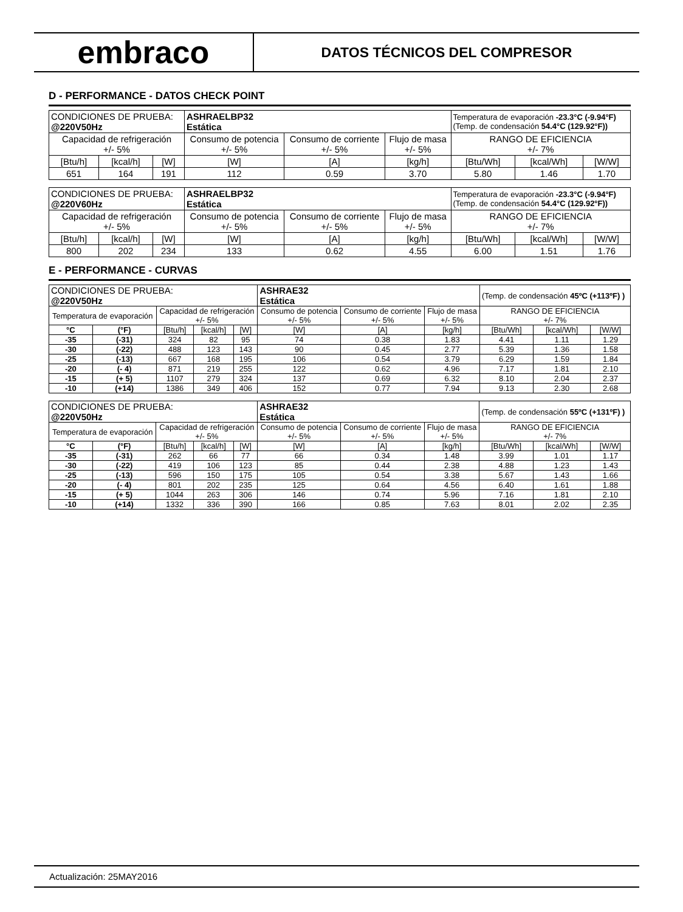embraco
DATOS TÉCNICOS DEL COMPRESOR
D - PERFORMANCE - DATOS CHECK POINT
| CONDICIONES DE PRUEBA: @220V50Hz | | | ASHRAELBP32 Estática | | | Temperatura de evaporación -23.3°C (-9.94°F) (Temp. de condensación 54.4°C (129.92°F)) | | |
| Capacidad de refrigeración +/- 5% | | | Consumo de potencia +/- 5% | Consumo de corriente +/- 5% | Flujo de masa +/- 5% | RANGO DE EFICIENCIA +/- 7% | | |
| [Btu/h] | [kcal/h] | [W] | [W] | [A] | [kg/h] | [Btu/Wh] | [kcal/Wh] | [W/W] |
| 651 | 164 | 191 | 112 | 0.59 | 3.70 | 5.80 | 1.46 | 1.70 |
| CONDICIONES DE PRUEBA: @220V60Hz | | | ASHRAELBP32 Estática | | | Temperatura de evaporación -23.3°C (-9.94°F) (Temp. de condensación 54.4°C (129.92°F)) | | |
| Capacidad de refrigeración +/- 5% | | | Consumo de potencia +/- 5% | Consumo de corriente +/- 5% | Flujo de masa +/- 5% | RANGO DE EFICIENCIA +/- 7% | | |
| [Btu/h] | [kcal/h] | [W] | [W] | [A] | [kg/h] | [Btu/Wh] | [kcal/Wh] | [W/W] |
| 800 | 202 | 234 | 133 | 0.62 | 4.55 | 6.00 | 1.51 | 1.76 |
E - PERFORMANCE - CURVAS
| CONDICIONES DE PRUEBA: @220V50Hz | | | | | ASHRAE32 Estática | | | (Temp. de condensación 45ºC (+113ºF) ) | | |
| Temperatura de evaporación | | Capacidad de refrigeración +/- 5% | | | Consumo de potencia +/- 5% | Consumo de corriente +/- 5% | Flujo de masa +/- 5% | RANGO DE EFICIENCIA +/- 7% | | |
| °C | (°F) | [Btu/h] | [kcal/h] | [W] | [W] | [A] | [kg/h] | [Btu/Wh] | [kcal/Wh] | [W/W] |
| -35 | (-31) | 324 | 82 | 95 | 74 | 0.38 | 1.83 | 4.41 | 1.11 | 1.29 |
| -30 | (-22) | 488 | 123 | 143 | 90 | 0.45 | 2.77 | 5.39 | 1.36 | 1.58 |
| -25 | (-13) | 667 | 168 | 195 | 106 | 0.54 | 3.79 | 6.29 | 1.59 | 1.84 |
| -20 | (- 4) | 871 | 219 | 255 | 122 | 0.62 | 4.96 | 7.17 | 1.81 | 2.10 |
| -15 | (+ 5) | 1107 | 279 | 324 | 137 | 0.69 | 6.32 | 8.10 | 2.04 | 2.37 |
| -10 | (+14) | 1386 | 349 | 406 | 152 | 0.77 | 7.94 | 9.13 | 2.30 | 2.68 |
| CONDICIONES DE PRUEBA: @220V50Hz | | | | | ASHRAE32 Estática | | | (Temp. de condensación 55ºC (+131ºF) ) | | |
| Temperatura de evaporación | | Capacidad de refrigeración +/- 5% | | | Consumo de potencia +/- 5% | Consumo de corriente +/- 5% | Flujo de masa +/- 5% | RANGO DE EFICIENCIA +/- 7% | | |
| °C | (°F) | [Btu/h] | [kcal/h] | [W] | [W] | [A] | [kg/h] | [Btu/Wh] | [kcal/Wh] | [W/W] |
| -35 | (-31) | 262 | 66 | 77 | 66 | 0.34 | 1.48 | 3.99 | 1.01 | 1.17 |
| -30 | (-22) | 419 | 106 | 123 | 85 | 0.44 | 2.38 | 4.88 | 1.23 | 1.43 |
| -25 | (-13) | 596 | 150 | 175 | 105 | 0.54 | 3.38 | 5.67 | 1.43 | 1.66 |
| -20 | (- 4) | 801 | 202 | 235 | 125 | 0.64 | 4.56 | 6.40 | 1.61 | 1.88 |
| -15 | (+ 5) | 1044 | 263 | 306 | 146 | 0.74 | 5.96 | 7.16 | 1.81 | 2.10 |
| -10 | (+14) | 1332 | 336 | 390 | 166 | 0.85 | 7.63 | 8.01 | 2.02 | 2.35 |
Actualización: 25MAY2016